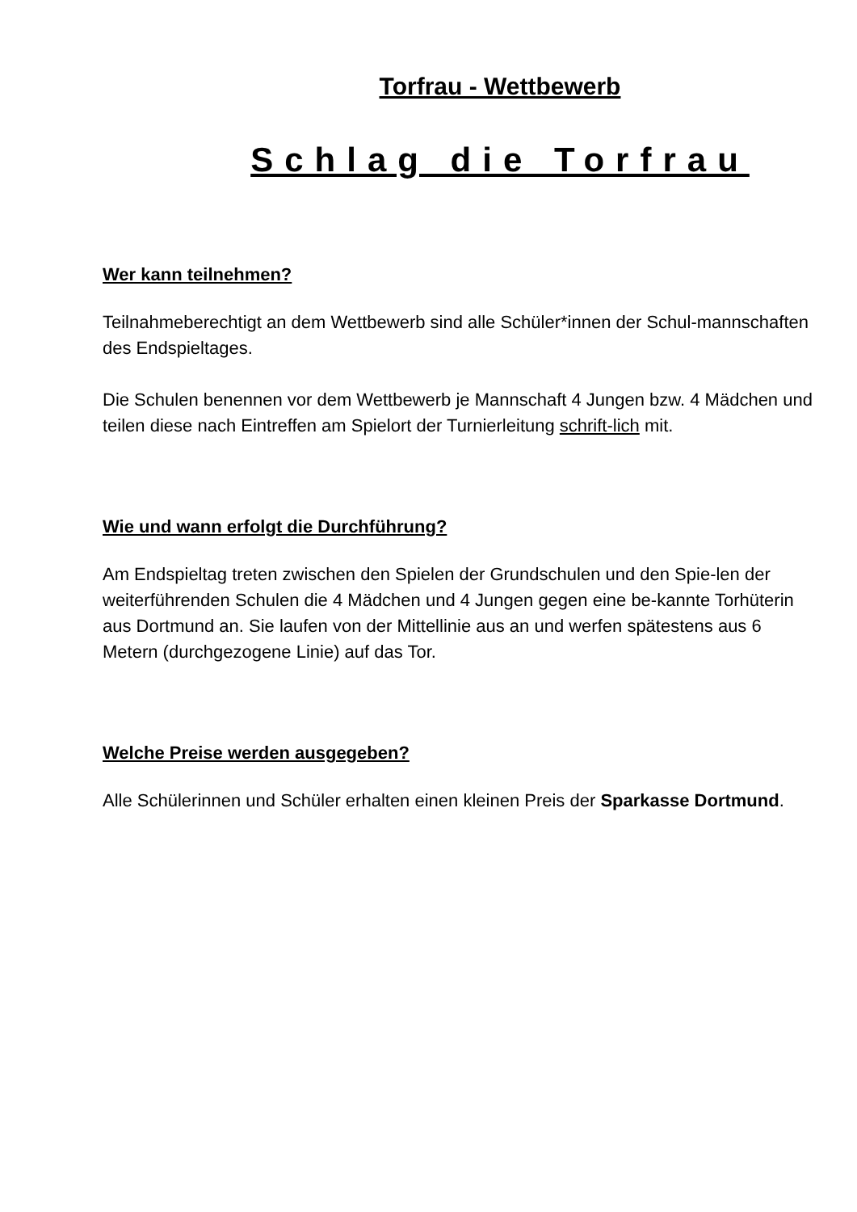Torfrau - Wettbewerb
Schlag die Torfrau
Wer kann teilnehmen?
Teilnahmeberechtigt an dem Wettbewerb sind alle Schüler*innen der Schul-mannschaften des Endspieltages.
Die Schulen benennen vor dem Wettbewerb je Mannschaft 4 Jungen bzw. 4 Mädchen und teilen diese nach Eintreffen am Spielort der Turnierleitung schrift-lich mit.
Wie und wann erfolgt die Durchführung?
Am Endspieltag treten zwischen den Spielen der Grundschulen und den Spie-len der weiterführenden Schulen die 4 Mädchen und 4 Jungen gegen eine be-kannte Torhüterin aus Dortmund an. Sie laufen von der Mittellinie aus an und werfen spätestens aus 6 Metern (durchgezogene Linie) auf das Tor.
Welche Preise werden ausgegeben?
Alle Schülerinnen und Schüler erhalten einen kleinen Preis der Sparkasse Dortmund.